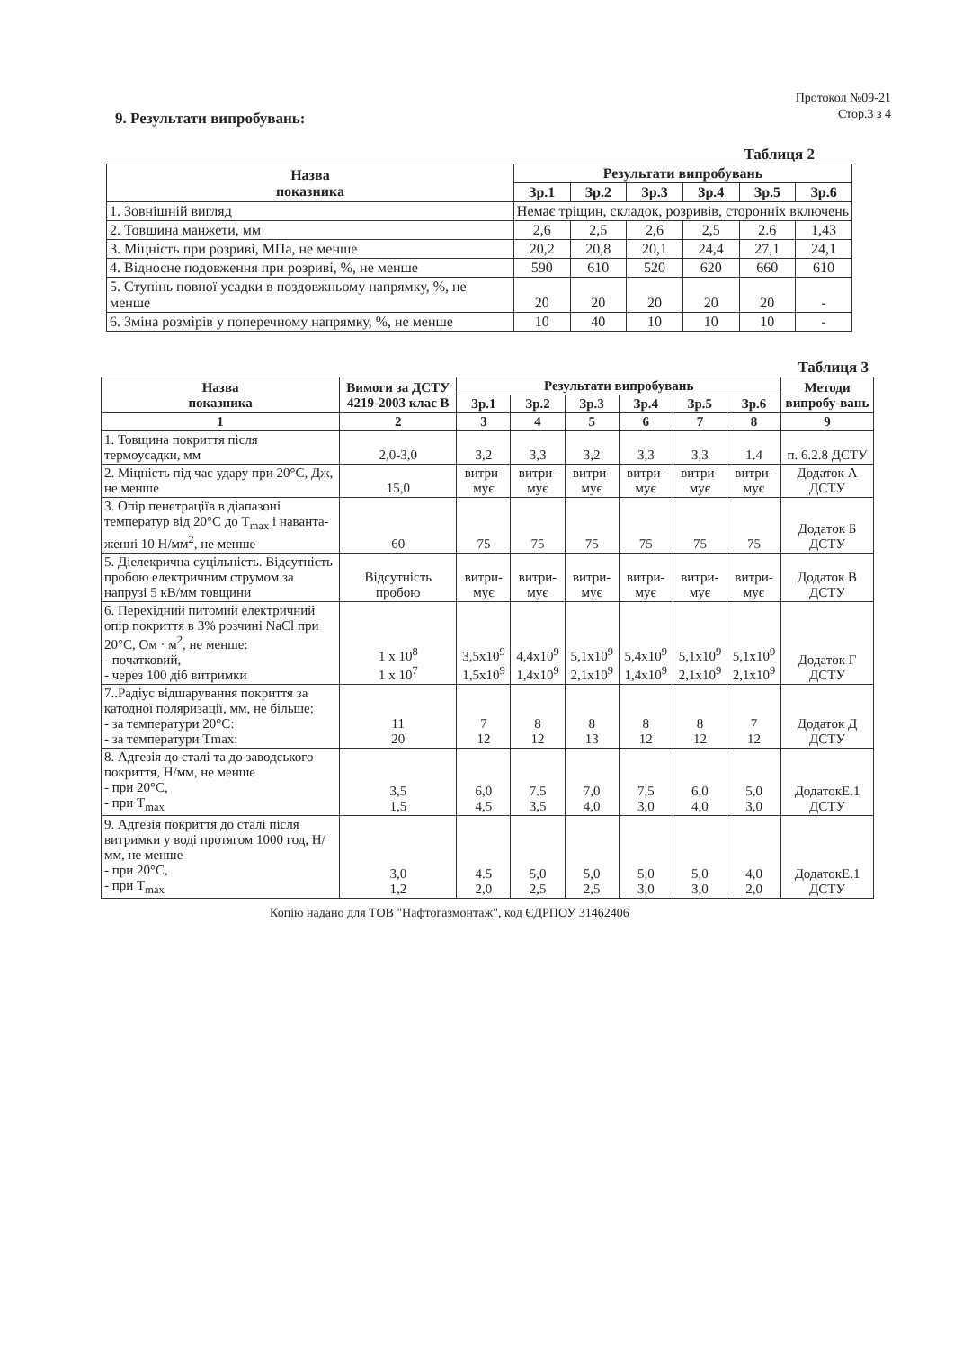Протокол №09-21
Стор.3 з 4
9. Результати випробувань:
Таблиця 2
| Назва показника | Результати випробувань | | | | | |
| --- | --- | --- | --- | --- | --- | --- |
| | Зр.1 | Зр.2 | Зр.3 | Зр.4 | Зр.5 | Зр.6 |
| 1. Зовнішній вигляд | Немає тріщин, складок, розривів, сторонніх включень | | | | | |
| 2. Товщина манжети, мм | 2,6 | 2,5 | 2,6 | 2,5 | 2.6 | 1,43 |
| 3. Міцність при розриві, МПа, не менше | 20,2 | 20,8 | 20,1 | 24,4 | 27,1 | 24,1 |
| 4. Відносне подовження при розриві, %, не менше | 590 | 610 | 520 | 620 | 660 | 610 |
| 5. Ступінь повної усадки в поздовжньому напрямку, %, не менше | 20 | 20 | 20 | 20 | 20 | - |
| 6. Зміна розмірів у поперечному напрямку, %, не менше | 10 | 40 | 10 | 10 | 10 | - |
Таблиця 3
| Назва показника | Вимоги за ДСТУ 4219-2003 клас В | Результати випробувань | | | | | | Методи випробу-вань |
| --- | --- | --- | --- | --- | --- | --- | --- | --- |
| | | Зр.1 | Зр.2 | Зр.3 | Зр.4 | Зр.5 | Зр.6 | |
| 1 | 2 | 3 | 4 | 5 | 6 | 7 | 8 | 9 |
| 1. Товщина покриття після термоусадки, мм | 2,0-3,0 | 3,2 | 3,3 | 3,2 | 3,3 | 3,3 | 1.4 | п. 6.2.8 ДСТУ |
| 2. Міцність під час удару при 20°С, Дж, не менше | 15,0 | витри-мує | витри-мує | витри-мує | витри-мує | витри-мує | витри-мує | Додаток А ДСТУ |
| 3. Опір пенетраціїв в діапазоні температур від 20°С до T<sub>max</sub> і наванта-женні 10 Н/мм<sup>2</sup>, не менше | 60 | 75 | 75 | 75 | 75 | 75 | 75 | Додаток Б ДСТУ |
| 5. Діелекрична суцільність. Відсутність пробою електричним струмом за напрузі 5 кВ/мм товщини | Відсутність пробою | витри-мує | витри-мує | витри-мує | витри-мує | витри-мує | витри-мує | Додаток В ДСТУ |
| 6. Перехідний питомий електричний опір покриття в 3% розчині NaCl при 20°С, Ом · м<sup>2</sup>, не менше: - початковий, - через 100 діб витримки | 1 x 10<sup>8</sup> 1 x 10<sup>7</sup> | 3,5x10<sup>9</sup> 1,5x10<sup>9</sup> | 4,4x10<sup>9</sup> 1,4x10<sup>9</sup> | 5,1x10<sup>9</sup> 2,1x10<sup>9</sup> | 5,4x10<sup>9</sup> 1,4x10<sup>9</sup> | 5,1x10<sup>9</sup> 2,1x10<sup>9</sup> | 5,1x10<sup>9</sup> 2,1x10<sup>9</sup> | Додаток Г ДСТУ |
| 7..Радіус відшарування покриття за катодної поляризації, мм, не більше: - за температури 20°С: - за температури Tmax: | 11 20 | 7 12 | 8 12 | 8 13 | 8 12 | 8 12 | 7 12 | Додаток Д ДСТУ |
| 8. Адгезія до сталі та до заводського покриття, Н/мм, не менше - при 20°С, - при T<sub>max</sub> | 3,5 1,5 | 6,0 4,5 | 7.5 3,5 | 7,0 4,0 | 7,5 3,0 | 6,0 4,0 | 5,0 3,0 | ДодатокЕ.1 ДСТУ |
| 9. Адгезія покриття до сталі після витримки у воді протягом 1000 год, Н/мм, не менше - при 20°С, - при T<sub>max</sub> | 3,0 1,2 | 4.5 2,0 | 5,0 2,5 | 5,0 2,5 | 5,0 3,0 | 5,0 3,0 | 4,0 2,0 | ДодатокЕ.1 ДСТУ |
Копію надано для ТОВ "Нафтогазмонтаж", код ЄДРПОУ 31462406